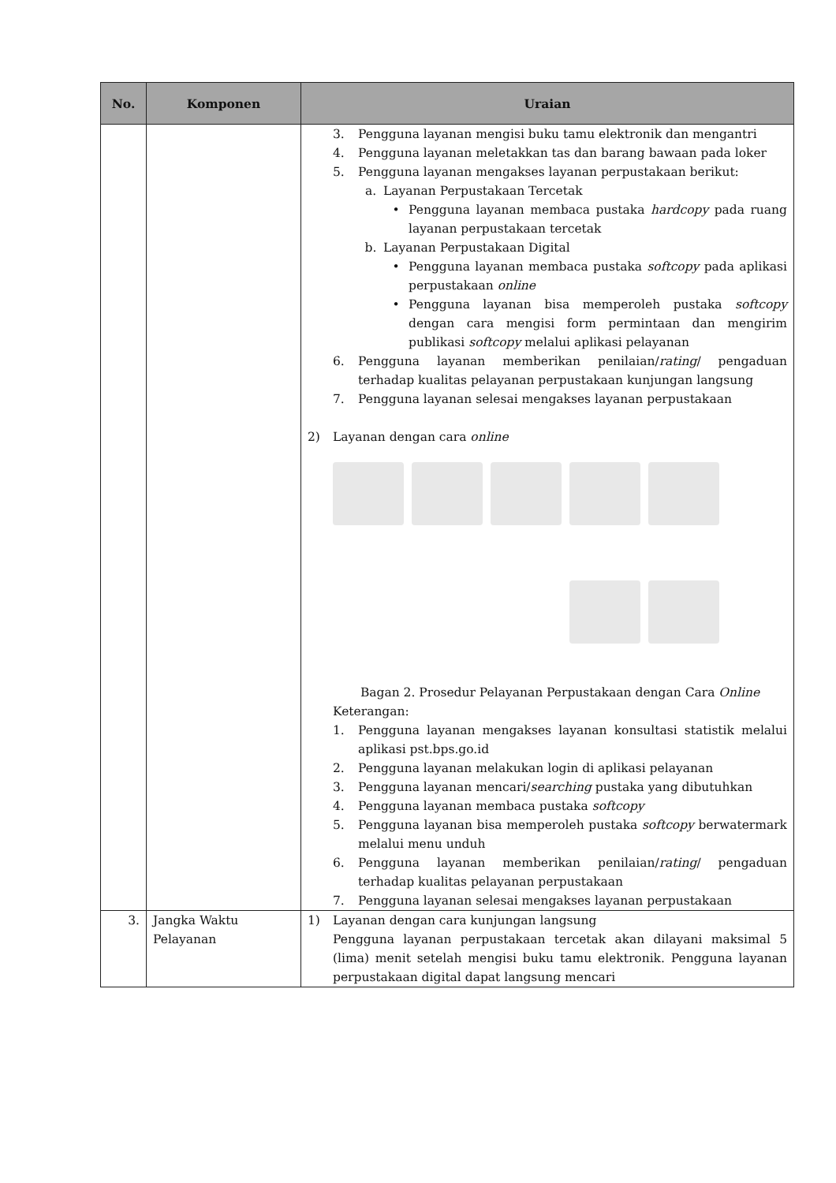| No. | Komponen | Uraian |
| --- | --- | --- |
| | | 3. Pengguna layanan mengisi buku tamu elektronik dan mengantri 4. Pengguna layanan meletakkan tas dan barang bawaan pada loker 5. Pengguna layanan mengakses layanan perpustakaan berikut: a. Layanan Perpustakaan Tercetak • Pengguna layanan membaca pustaka hardcopy pada ruang layanan perpustakaan tercetak b. Layanan Perpustakaan Digital • Pengguna layanan membaca pustaka softcopy pada aplikasi perpustakaan online • Pengguna layanan bisa memperoleh pustaka softcopy dengan cara mengisi form permintaan dan mengirim publikasi softcopy melalui aplikasi pelayanan 6. Pengguna layanan memberikan penilaian/ rating / pengaduan terhadap kualitas pelayanan perpustakaan kunjungan langsung 7. Pengguna layanan selesai mengakses layanan perpustakaan 2) Layanan dengan cara online Bagan 2. Prosedur Pelayanan Perpustakaan dengan Cara Online Keterangan: 1. Pengguna layanan mengakses layanan konsultasi statistik melalui aplikasi pst.bps.go.id 2. Pengguna layanan melakukan login di aplikasi pelayanan 3. Pengguna layanan mencari/ searching pustaka yang dibutuhkan 4. Pengguna layanan membaca pustaka softcopy 5. Pengguna layanan bisa memperoleh pustaka softcopy berwatermark melalui menu unduh 6. Pengguna layanan memberikan penilaian/ rating / pengaduan terhadap kualitas pelayanan perpustakaan 7. Pengguna layanan selesai mengakses layanan perpustakaan |
| 3. | Jangka Waktu Pelayanan | 1) Layanan dengan cara kunjungan langsung Pengguna layanan perpustakaan tercetak akan dilayani maksimal 5 (lima) menit setelah mengisi buku tamu elektronik. Pengguna layanan perpustakaan digital dapat langsung mencari |